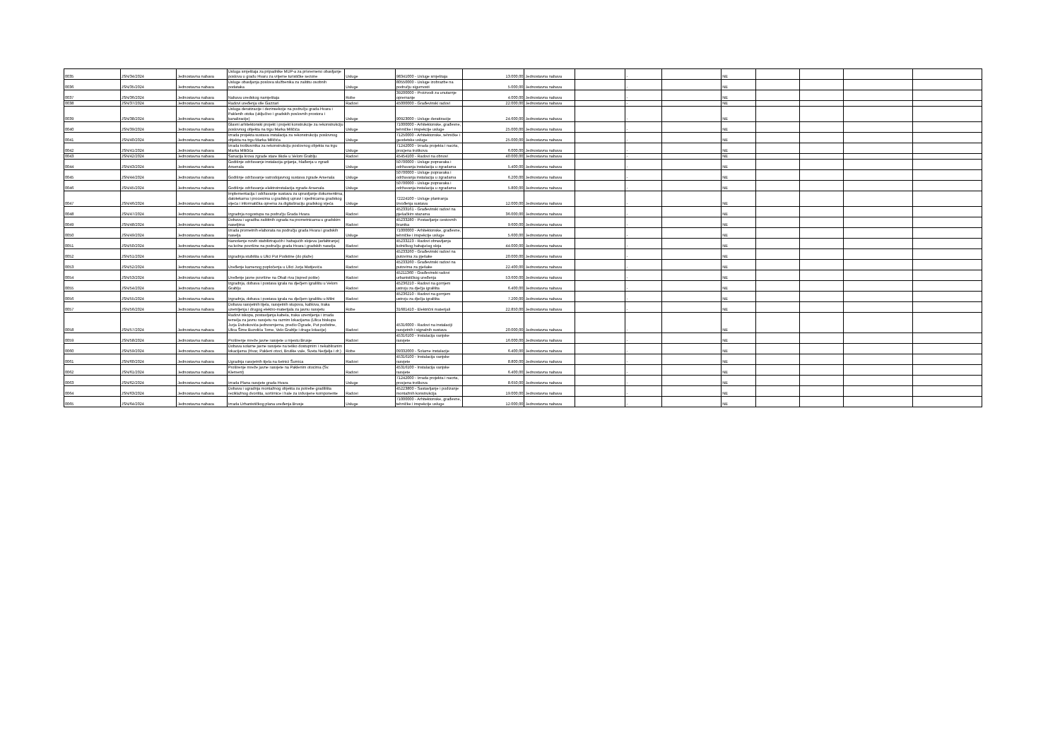| 0035 | JSN/34/2024 | Jednostavna nabava | Usluga smještaja za pripadnike MUP-a za privremeno obavljanje poslova u gradu Hvaru za vrijeme turističke sezone | Usluge | 98341000 - Usluge smještaja | 13.000,00 | Jednostavna nabava | | - | | NE | | | | |
| 0036 | JSN/35/2024 | Jednostavna nabava | Usluge obavljanja poslova službenika za zaštitu osobnih podataka | Usluge | 80550000 - Usluge izobrazbe na području sigurnosti | 5.000,00 | Jednostavna nabava | | - | | NE | | | | |
| 0037 | JSN/36/2024 | Jednostavna nabava | Nabava uredskog namještaja | Robe | 39200000 - Proizvodi za unutarnje opremanje | 4.000,00 | Jednostavna nabava | | - | | NE | | | | |
| 0038 | JSN/37/2024 | Jednostavna nabava | Radovi uređenja vile Gazzari | Radovi | 45000000 - Građevinski radovi | 22.000,00 | Jednostavna nabava | | - | | NE | | | | |
| 0039 | JSN/38/2024 | Jednostavna nabava | Usluga deratizacije i dezinsekcije na području grada Hvara i Paklenih otoka (uključivo i gradskih poslovnih prostora i kanalizacije) | Usluge | 90923000 - Usluge deratizacije | 24.600,00 | Jednostavna nabava | | - | | NE | | | | |
| 0040 | JSN/39/2024 | Jednostavna nabava | Glavni arhitektonski projekt i projekt konstrukcije za rekonstrukciju poslovnog objekta na trgu Marka Miličića | Usluge | 71000000 - Arhitektonske, građevne, tehničke i inspekcije usluge | 25.000,00 | Jednostavna nabava | | - | | NE | | | | |
| 0041 | JSN/40/2024 | Jednostavna nabava | Izrada projekta sustava instalacija za rekonstrukciju poslovnog objekta na trgu Marka Miličića | Usluge | 71250000 - Arhitektonske, tehničke i geodetske usluge | 25.000,00 | Jednostavna nabava | | - | | NE | | | | |
| 0042 | JSN/41/2024 | Jednostavna nabava | Izrada troškovnika za rekonstrukciju poslovnog objekta na trgu Marka Miličića | Usluge | 71242000 - Izrada projekta i nacrta, procjena troškova | 6.000,00 | Jednostavna nabava | | - | | NE | | | | |
| 0043 | JSN/42/2024 | Jednostavna nabava | Sanacija krova zgrade stare škole u Velom Grablju | Radovi | 45454100 - Radovi na obnovi | 40.000,00 | Jednostavna nabava | | - | | NE | | | | |
| 0044 | JSN/43/2024 | Jednostavna nabava | Godišnje održavanje instalacija grijanja, hlađenja u zgradi Arsenala | Usluge | 50700000 - Usluge popravaka i održavanja instalacija u zgradama | 5.400,00 | Jednostavna nabava | | - | | NE | | | | |
| 0045 | JSN/44/2024 | Jednostavna nabava | Godišnje održavanje vatrodojavnog sustava zgrade Arsenala | Usluge | 50700000 - Usluge popravaka i održavanja instalacija u zgradama | 6.200,00 | Jednostavna nabava | | - | | NE | | | | |
| 0046 | JSN/45/2024 | Jednostavna nabava | Godišnje održavanje elektroinstalacija zgrade Arsenala | Usluge | 50700000 - Usluge popravaka i održavanja instalacija u zgradama | 5.800,00 | Jednostavna nabava | | - | | NE | | | | |
| 0047 | JSN/46/2024 | Jednostavna nabava | Implementacija i održavanje sustava za upravljanje dokumentima, datotekama i procesima u gradskoj upravi i sjednicama gradskog vijeća i informatička oprema za digitalizaciju gradskog vijeća | Usluge | 72224100 - Usluge planiranja izvođenja sustava | 12.000,00 | Jednostavna nabava | | - | | NE | | | | |
| 0048 | JSN/47/2024 | Jednostavna nabava | Izgradnja nogostupa na području Grada Hvara | Radovi | 45233161 - Građevinski radovi na pješačkim stazama | 36.000,00 | Jednostavna nabava | | - | | NE | | | | |
| 0049 | JSN/48/2024 | Jednostavna nabava | Dobava i ugradba zaštitnih ograda na prometnicama u gradskim naseljima | Radovi | 45233280 - Postavljanje cestovnih branika | 9.600,00 | Jednostavna nabava | | - | | NE | | | | |
| 0050 | JSN/49/2024 | Jednostavna nabava | Izrada prometnih elaborata na području grada Hvara i gradskih naselja | Usluge | 71000000 - Arhitektonske, građevne, tehničke i inspekcije usluge | 5.600,00 | Jednostavna nabava | | - | | NE | | | | |
| 0051 | JSN/50/2024 | Jednostavna nabava | Nanošenje novih stabilizirajućih i habajućih slojeva (asfaltiranje) na kolne površine na području grada Hvara i gradskih naselja | Radovi | 45233223 - Radovi obnavljanja kolničkog habajućeg sloja | 44.000,00 | Jednostavna nabava | | - | | NE | | | | |
| 0052 | JSN/51/2024 | Jednostavna nabava | Izgradnja stubišta u Ulici Put Podstine (do plaže) | Radovi | 45233260 - Građevinski radovi na putovima za pješake | 20.000,00 | Jednostavna nabava | | - | | NE | | | | |
| 0053 | JSN/52/2024 | Jednostavna nabava | Uređenje kamenog popločenja u Ulici Jurja Matijevića | Radovi | 45233260 - Građevinski radovi na putovima za pješake | 22.400,00 | Jednostavna nabava | | - | | NE | | | | |
| 0054 | JSN/53/2024 | Jednostavna nabava | Uređenje javne površine na Obali riva (ispred pošte) | Radovi | 45211360 - Građevinski radovi urbanističkog uređenja | 53.600,00 | Jednostavna nabava | | - | | NE | | | | |
| 0055 | JSN/54/2024 | Jednostavna nabava | Izgradnja, dobava i postava igrala na dječjem igralištu u Velom Grablju | Radovi | 45236210 - Radovi na gornjem ustroju za dječja igrališta | 6.400,00 | Jednostavna nabava | | - | | NE | | | | |
| 0056 | JSN/55/2024 | Jednostavna nabava | Izgradnja, dobava i postava igrala na dječjem igralištu u Milni | Radovi | 45236210 - Radovi na gornjem ustroju za dječja igrališta | 7.200,00 | Jednostavna nabava | | - | | NE | | | | |
| 0057 | JSN/56/2024 | Jednostavna nabava | Dobava rasvjetnih tijela, rasvjetnih stupova, kablova, traka uzemljenja i drugog elektro-materijala za javnu rasvjetu | Robe | 31681410 - Električni materijali | 22.850,00 | Jednostavna nabava | | - | | NE | | | | |
| 0058 | JSN/57/2024 | Jednostavna nabava | Radovi iskopa, postavljanja kabela, traka uzemljenja i izrada temelja za javnu rasvjetu na raznim lokacijama (Ulica biskupa Jurja Dubokovića-jednosmjerna, predio Ograde, Put podstine, Ulica Šime Buzolića Tome, Velo Grablje i druge lokacije) | Radovi | 45316000 - Radovi na instalaciji rasvjetnih i signalnih sustava | 20.000,00 | Jednostavna nabava | | - | | NE | | | | |
| 0059 | JSN/58/2024 | Jednostavna nabava | Proširenje mreže javne rasvjete u mjestu Brusje | Radovi | 45316100 - Instalacija vanjske rasvjete | 16.000,00 | Jednostavna nabava | | - | | NE | | | | |
| 0060 | JSN/59/2024 | Jednostavna nabava | Dobava solarne javne rasvjete na teško dostupnim i nekabliranim lokacijama (Hvar, Pakleni otoci, Bruške vale, Sveta Nedjelja i dr.) | Robe | 09332000 - Solarne instalacije | 6.400,00 | Jednostavna nabava | | - | | NE | | | | |
| 0061 | JSN/60/2024 | Jednostavna nabava | Ugradnja rasvjetnih tijela na šetnici Šumica | Radovi | 45316100 - Instalacija vanjske rasvjete | 8.800,00 | Jednostavna nabava | | - | | NE | | | | |
| 0062 | JSN/61/2024 | Jednostavna nabava | Proširenje mreže javne rasvjete na Paklenim otocima (Sv. Klement) | Radovi | 45316100 - Instalacija vanjske rasvjete | 6.400,00 | Jednostavna nabava | | - | | NE | | | | |
| 0063 | JSN/62/2024 | Jednostavna nabava | Izrada Plana rasvjete grada Hvara | Usluge | 71242000 - Izrada projekta i nacrta, procjena troškova | 8.650,00 | Jednostavna nabava | | - | | NE | | | | |
| 0064 | JSN/63/2024 | Jednostavna nabava | Dobava i ugradnja montažnog objekta za potrebe gradilišta reciklažnog dvorišta, sortirnice i hale za izdvojene komponente | Radovi | 45223800 - Sastavljanje i podizanje montažnih konstrukcija | 19.000,00 | Jednostavna nabava | | - | | NE | | | | |
| 0065 | JSN/64/2024 | Jednostavna nabava | Izrada Urbanističkog plana uređenja Brusje | Usluge | 71000000 - Arhitektonske, građevne, tehničke i inspekcije usluge | 12.000,00 | Jednostavna nabava | | - | | NE | | | | |